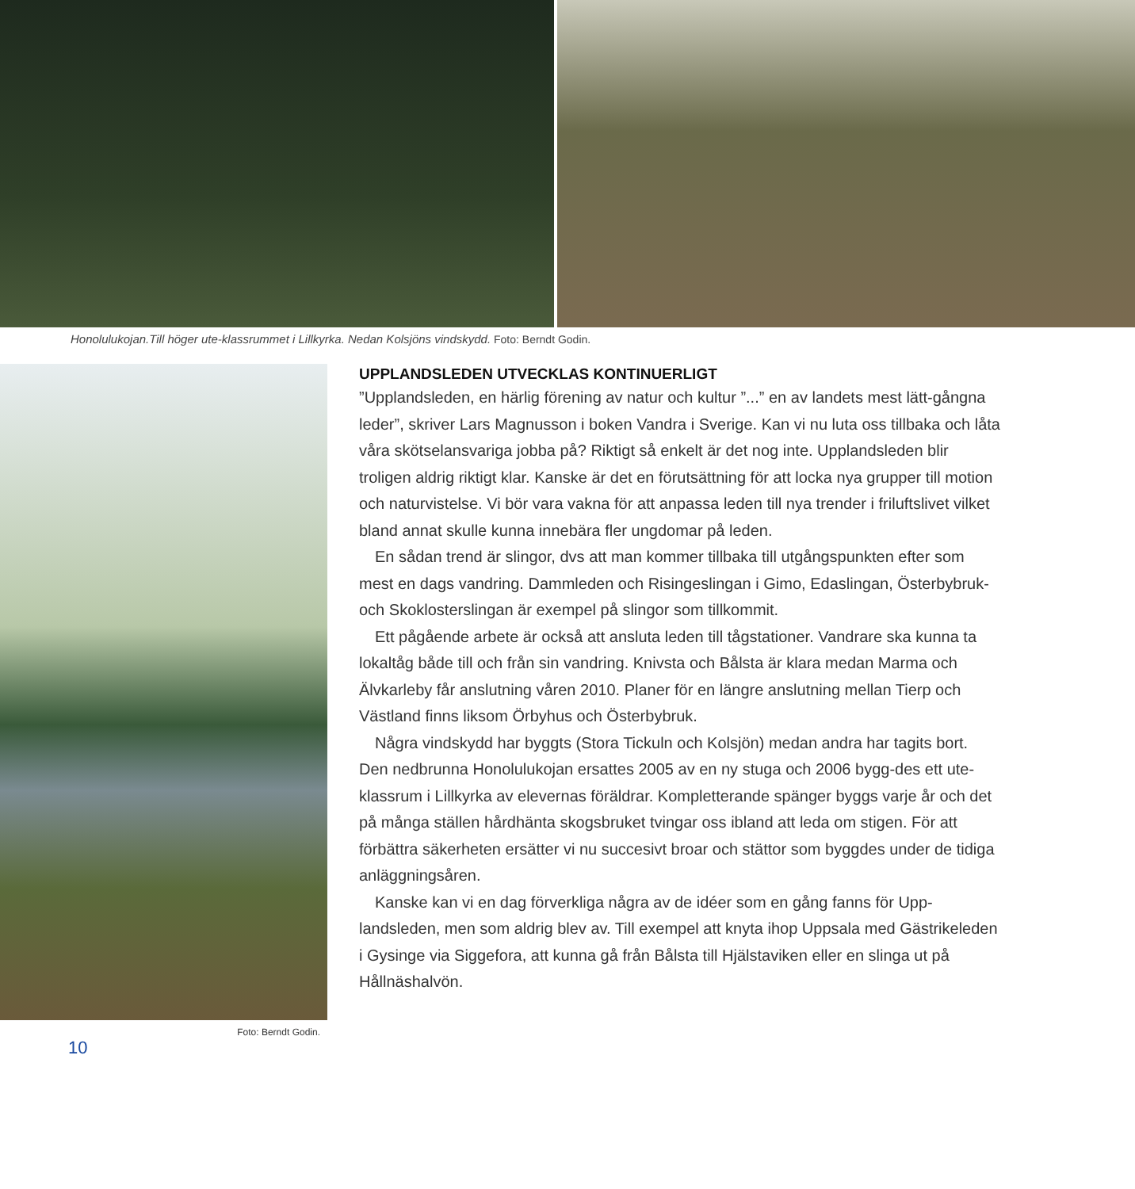Honolulukojan.Till höger ute-klassrummet i Lillkyrka. Nedan Kolsjöns vindskydd. Foto: Berndt Godin.
Foto: Berndt Godin.
10
UPPLANDSLEDEN UTVECKLAS KONTINUERLIGT
”Upplandsleden, en härlig förening av natur och kultur ”...” en av landets mest lätt-gångna leder”, skriver Lars Magnusson i boken Vandra i Sverige. Kan vi nu luta oss tillbaka och låta våra skötselansvariga jobba på? Riktigt så enkelt är det nog inte. Upplandsleden blir troligen aldrig riktigt klar. Kanske är det en förutsättning för att locka nya grupper till motion och naturvistelse. Vi bör vara vakna för att anpassa leden till nya trender i friluftslivet vilket bland annat skulle kunna innebära fler ungdomar på leden.
En sådan trend är slingor, dvs att man kommer tillbaka till utgångspunkten efter som mest en dags vandring. Dammleden och Risingeslingan i Gimo, Edaslingan, Österbybruk- och Skoklosterslingan är exempel på slingor som tillkommit.
Ett pågående arbete är också att ansluta leden till tågstationer. Vandrare ska kunna ta lokaltåg både till och från sin vandring. Knivsta och Bålsta är klara medan Marma och Älvkarleby får anslutning våren 2010. Planer för en längre anslutning mellan Tierp och Västland finns liksom Örbyhus och Österbybruk.
Några vindskydd har byggts (Stora Tickuln och Kolsjön) medan andra har tagits bort. Den nedbrunna Honolulukojan ersattes 2005 av en ny stuga och 2006 bygg-des ett ute-klassrum i Lillkyrka av elevernas föräldrar. Kompletterande spänger byggs varje år och det på många ställen hårdhänta skogsbruket tvingar oss ibland att leda om stigen. För att förbättra säkerheten ersätter vi nu succesivt broar och stättor som byggdes under de tidiga anläggningsåren.
Kanske kan vi en dag förverkliga några av de idéer som en gång fanns för Upp-landsleden, men som aldrig blev av. Till exempel att knyta ihop Uppsala med Gästrikeleden i Gysinge via Siggefora, att kunna gå från Bålsta till Hjälstaviken eller en slinga ut på Hållnäshalvön.